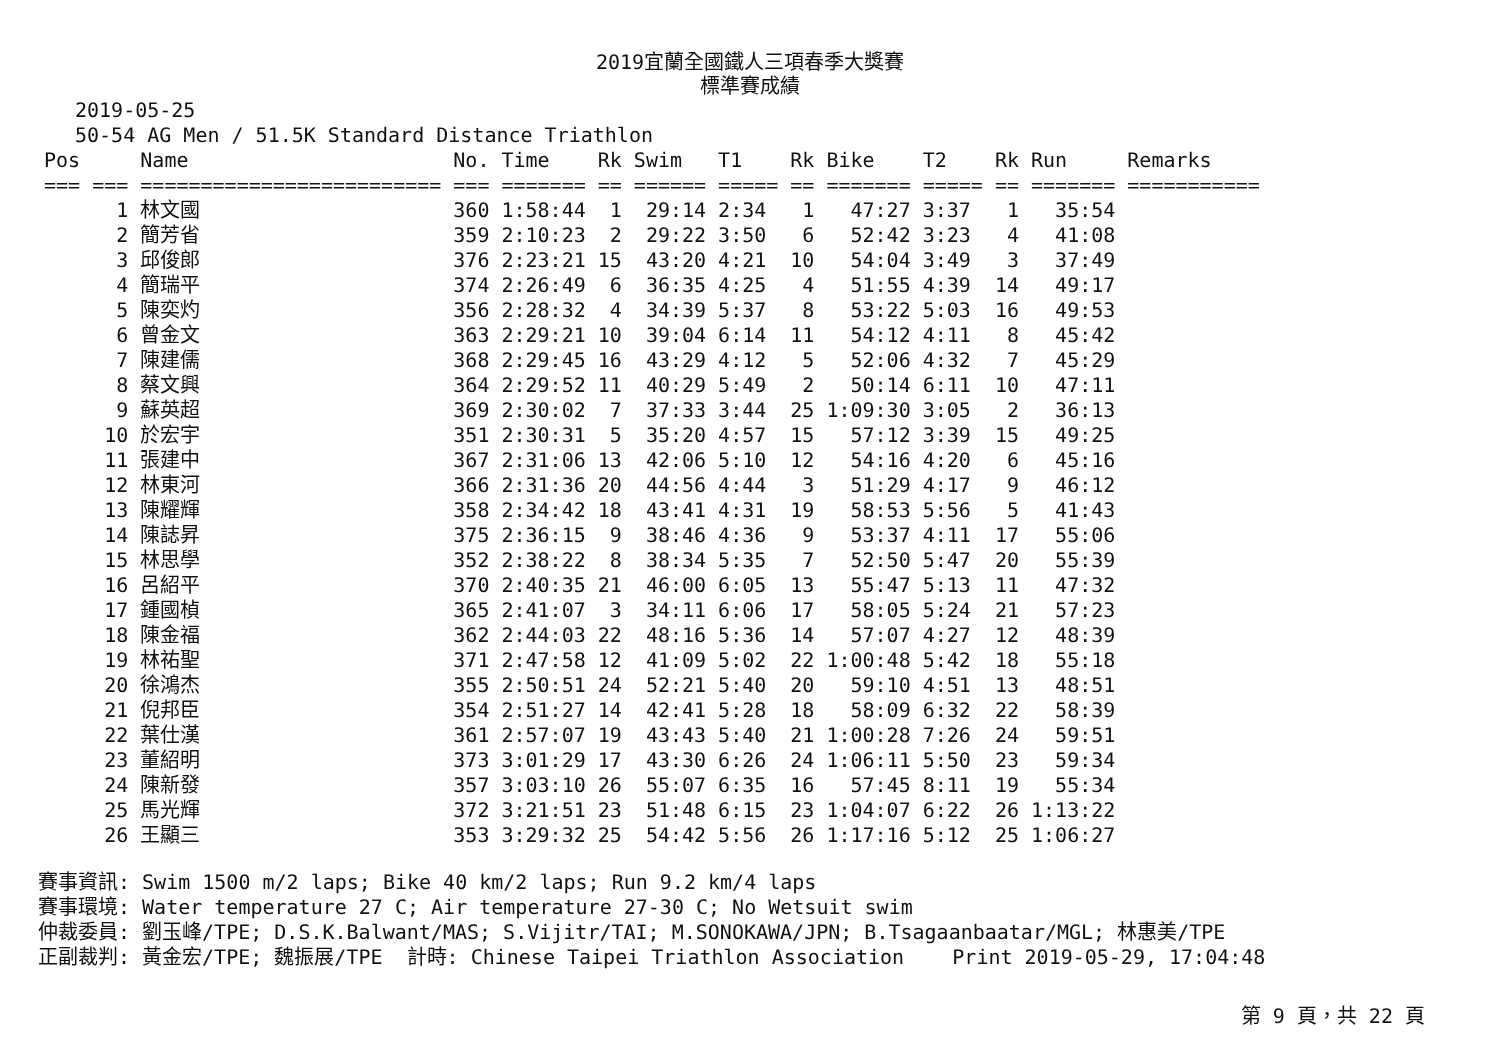2019宜蘭全國鐵人三項春季大獎賽
標準賽成績
2019-05-25
50-54 AG Men / 51.5K Standard Distance Triathlon
| Pos | Name | No. | Time | Rk | Swim | T1 | Rk | Bike | T2 | Rk | Run | Remarks |
| --- | --- | --- | --- | --- | --- | --- | --- | --- | --- | --- | --- | --- |
| === === | ========================= | === | ======= | == | ====== | ===== | == | ======= | ===== | == | ======= | =========== |
| 1 | 林文國 | 360 | 1:58:44 | 1 | 29:14 | 2:34 | 1 | 47:27 | 3:37 | 1 | 35:54 | |
| 2 | 簡芳省 | 359 | 2:10:23 | 2 | 29:22 | 3:50 | 6 | 52:42 | 3:23 | 4 | 41:08 | |
| 3 | 邱俊郎 | 376 | 2:23:21 | 15 | 43:20 | 4:21 | 10 | 54:04 | 3:49 | 3 | 37:49 | |
| 4 | 簡瑞平 | 374 | 2:26:49 | 6 | 36:35 | 4:25 | 4 | 51:55 | 4:39 | 14 | 49:17 | |
| 5 | 陳奕灼 | 356 | 2:28:32 | 4 | 34:39 | 5:37 | 8 | 53:22 | 5:03 | 16 | 49:53 | |
| 6 | 曾金文 | 363 | 2:29:21 | 10 | 39:04 | 6:14 | 11 | 54:12 | 4:11 | 8 | 45:42 | |
| 7 | 陳建儒 | 368 | 2:29:45 | 16 | 43:29 | 4:12 | 5 | 52:06 | 4:32 | 7 | 45:29 | |
| 8 | 蔡文興 | 364 | 2:29:52 | 11 | 40:29 | 5:49 | 2 | 50:14 | 6:11 | 10 | 47:11 | |
| 9 | 蘇英超 | 369 | 2:30:02 | 7 | 37:33 | 3:44 | 25 | 1:09:30 | 3:05 | 2 | 36:13 | |
| 10 | 於宏宇 | 351 | 2:30:31 | 5 | 35:20 | 4:57 | 15 | 57:12 | 3:39 | 15 | 49:25 | |
| 11 | 張建中 | 367 | 2:31:06 | 13 | 42:06 | 5:10 | 12 | 54:16 | 4:20 | 6 | 45:16 | |
| 12 | 林東河 | 366 | 2:31:36 | 20 | 44:56 | 4:44 | 3 | 51:29 | 4:17 | 9 | 46:12 | |
| 13 | 陳耀輝 | 358 | 2:34:42 | 18 | 43:41 | 4:31 | 19 | 58:53 | 5:56 | 5 | 41:43 | |
| 14 | 陳誌昇 | 375 | 2:36:15 | 9 | 38:46 | 4:36 | 9 | 53:37 | 4:11 | 17 | 55:06 | |
| 15 | 林思學 | 352 | 2:38:22 | 8 | 38:34 | 5:35 | 7 | 52:50 | 5:47 | 20 | 55:39 | |
| 16 | 呂紹平 | 370 | 2:40:35 | 21 | 46:00 | 6:05 | 13 | 55:47 | 5:13 | 11 | 47:32 | |
| 17 | 鍾國楨 | 365 | 2:41:07 | 3 | 34:11 | 6:06 | 17 | 58:05 | 5:24 | 21 | 57:23 | |
| 18 | 陳金福 | 362 | 2:44:03 | 22 | 48:16 | 5:36 | 14 | 57:07 | 4:27 | 12 | 48:39 | |
| 19 | 林祐聖 | 371 | 2:47:58 | 12 | 41:09 | 5:02 | 22 | 1:00:48 | 5:42 | 18 | 55:18 | |
| 20 | 徐鴻杰 | 355 | 2:50:51 | 24 | 52:21 | 5:40 | 20 | 59:10 | 4:51 | 13 | 48:51 | |
| 21 | 倪邦臣 | 354 | 2:51:27 | 14 | 42:41 | 5:28 | 18 | 58:09 | 6:32 | 22 | 58:39 | |
| 22 | 葉仕漢 | 361 | 2:57:07 | 19 | 43:43 | 5:40 | 21 | 1:00:28 | 7:26 | 24 | 59:51 | |
| 23 | 董紹明 | 373 | 3:01:29 | 17 | 43:30 | 6:26 | 24 | 1:06:11 | 5:50 | 23 | 59:34 | |
| 24 | 陳新發 | 357 | 3:03:10 | 26 | 55:07 | 6:35 | 16 | 57:45 | 8:11 | 19 | 55:34 | |
| 25 | 馬光輝 | 372 | 3:21:51 | 23 | 51:48 | 6:15 | 23 | 1:04:07 | 6:22 | 26 | 1:13:22 | |
| 26 | 王顯三 | 353 | 3:29:32 | 25 | 54:42 | 5:56 | 26 | 1:17:16 | 5:12 | 25 | 1:06:27 | |
賽事資訊: Swim 1500 m/2 laps; Bike 40 km/2 laps; Run 9.2 km/4 laps 賽事環境: Water temperature 27 C; Air temperature 27-30 C; No Wetsuit swim 仲裁委員: 劉玉峰/TPE; D.S.K.Balwant/MAS; S.Vijitr/TAI; M.SONOKAWA/JPN; B.Tsagaanbaatar/MGL; 林惠美/TPE 正副裁判: 黃金宏/TPE; 魏振展/TPE 計時: Chinese Taipei Triathlon Association Print 2019-05-29, 17:04:48
第 9 頁，共 22 頁